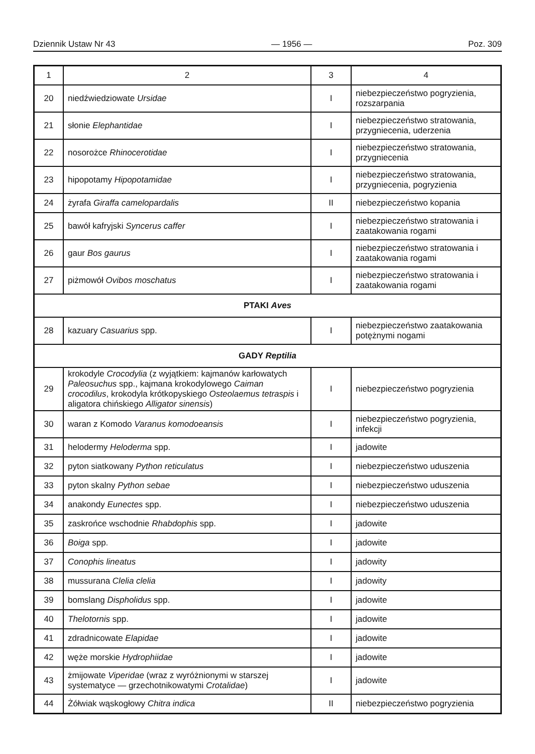Dziennik Ustaw Nr 43 — 1956 — Poz. 309
| 1 | 2 | 3 | 4 |
| --- | --- | --- | --- |
| 20 | niedźwiedziowate Ursidae | I | niebezpieczeństwo pogryzienia, rozszarpania |
| 21 | słonie Elephantidae | I | niebezpieczeństwo stratowania, przygniecenia, uderzenia |
| 22 | nosorożce Rhinocerotidae | I | niebezpieczeństwo stratowania, przygniecenia |
| 23 | hipopotamy Hipopotamidae | I | niebezpieczeństwo stratowania, przygniecenia, pogryzienia |
| 24 | żyrafa Giraffa camelopardalis | II | niebezpieczeństwo kopania |
| 25 | bawół kafryjski Syncerus caffer | I | niebezpieczeństwo stratowania i zaatakowania rogami |
| 26 | gaur Bos gaurus | I | niebezpieczeństwo stratowania i zaatakowania rogami |
| 27 | piżmowół Ovibos moschatus | I | niebezpieczeństwo stratowania i zaatakowania rogami |
| PTAKI Aves | | | |
| 28 | kazuary Casuarius spp. | I | niebezpieczeństwo zaatakowania potężnymi nogami |
| GADY Reptilia | | | |
| 29 | krokodyle Crocodylia (z wyjątkiem: kajmanów karłowatych Paleosuchus spp., kajmana krokodylowego Caiman crocodilus , krokodyla krótkopyskiego Osteolaemus tetraspis i aligatora chińskiego Alligator sinensis ) | I | niebezpieczeństwo pogryzienia |
| 30 | waran z Komodo Varanus komodoeansis | I | niebezpieczeństwo pogryzienia, infekcji |
| 31 | helodermy Heloderma spp. | I | jadowite |
| 32 | pyton siatkowany Python reticulatus | I | niebezpieczeństwo uduszenia |
| 33 | pyton skalny Python sebae | I | niebezpieczeństwo uduszenia |
| 34 | anakondy Eunectes spp. | I | niebezpieczeństwo uduszenia |
| 35 | zaskrońce wschodnie Rhabdophis spp. | I | jadowite |
| 36 | Boiga spp. | I | jadowite |
| 37 | Conophis lineatus | I | jadowity |
| 38 | mussurana Clelia clelia | I | jadowity |
| 39 | bomslang Dispholidus spp. | I | jadowite |
| 40 | Thelotornis spp. | I | jadowite |
| 41 | zdradnicowate Elapidae | I | jadowite |
| 42 | węże morskie Hydrophiidae | I | jadowite |
| 43 | żmijowate Viperidae (wraz z wyróżnionymi w starszej systematyce — grzechotnikowatymi Crotalidae ) | I | jadowite |
| 44 | Żółwiak wąskogłowy Chitra indica | II | niebezpieczeństwo pogryzienia |